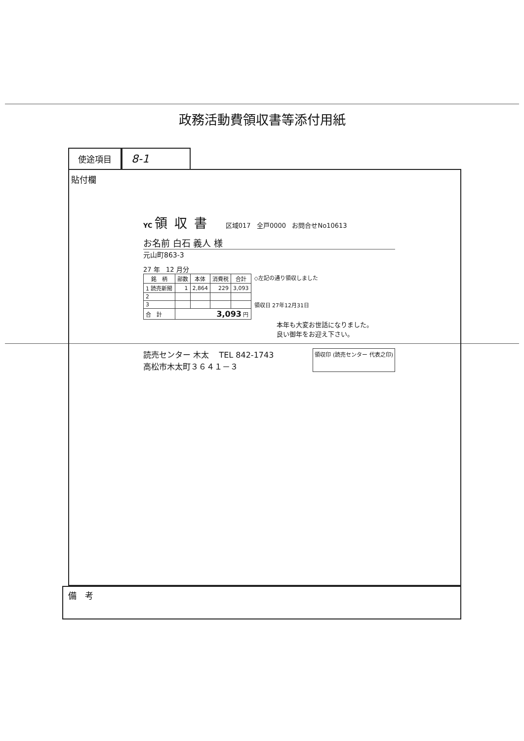政務活動費領収書等添付用紙
使途項目
8-1
貼付欄
YC
領収書
区域017 全戸0000 お問合せNo10613
お名前 白石 義人 様
元山町863-3
27 年 12 月分
| 銘 柄 | 部数 | 本体 | 消費税 | 合計 |
| --- | --- | --- | --- | --- |
| 1 読売新聞 | 1 | 2,864 | 229 | 3,093 |
| 2 | | | | |
| 3 | | | | |
| 合 計 | 3,093 円 | | | |
◇左記の通り領収しました
領収日 27年12月31日
本年も大変お世話になりました。
良い御年をお迎え下さい。
読売センター 木太 TEL 842-1743
高松市木太町３６４１－３
領収印 (読売センター 代表之印)
備　考